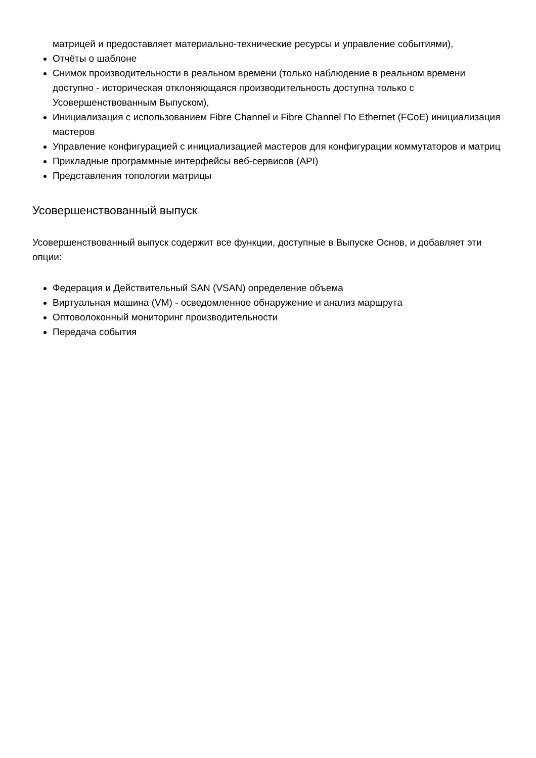матрицей и предоставляет материально-технические ресурсы и управление событиями),
Отчёты о шаблоне
Снимок производительности в реальном времени (только наблюдение в реальном времени доступно - историческая отклоняющаяся производительность доступна только с Усовершенствованным Выпуском),
Инициализация с использованием Fibre Channel и Fibre Channel По Ethernet (FCoE) инициализация мастеров
Управление конфигурацией с инициализацией мастеров для конфигурации коммутаторов и матриц
Прикладные программные интерфейсы веб-сервисов (API)
Представления топологии матрицы
Усовершенствованный выпуск
Усовершенствованный выпуск содержит все функции, доступные в Выпуске Основ, и добавляет эти опции:
Федерация и Действительный SAN (VSAN) определение объема
Виртуальная машина (VM) - осведомленное обнаружение и анализ маршрута
Оптоволоконный мониторинг производительности
Передача события